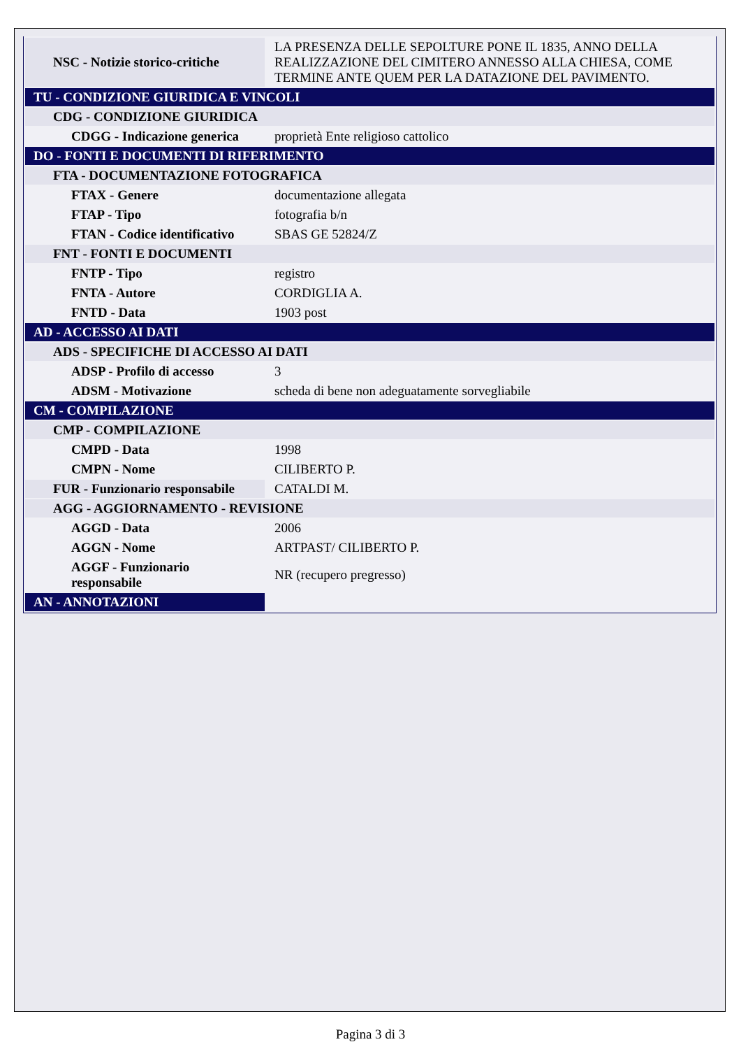| NSC - Notizie storico-critiche | LA PRESENZA DELLE SEPOLTURE PONE IL 1835, ANNO DELLA REALIZZAZIONE DEL CIMITERO ANNESSO ALLA CHIESA, COME TERMINE ANTE QUEM PER LA DATAZIONE DEL PAVIMENTO. |
| TU - CONDIZIONE GIURIDICA E VINCOLI | |
| CDG - CONDIZIONE GIURIDICA | |
| CDGG - Indicazione generica | proprietà Ente religioso cattolico |
| DO - FONTI E DOCUMENTI DI RIFERIMENTO | |
| FTA - DOCUMENTAZIONE FOTOGRAFICA | |
| FTAX - Genere | documentazione allegata |
| FTAP - Tipo | fotografia b/n |
| FTAN - Codice identificativo | SBAS GE 52824/Z |
| FNT - FONTI E DOCUMENTI | |
| FNTP - Tipo | registro |
| FNTA - Autore | CORDIGLIA A. |
| FNTD - Data | 1903 post |
| AD - ACCESSO AI DATI | |
| ADS - SPECIFICHE DI ACCESSO AI DATI | |
| ADSP - Profilo di accesso | 3 |
| ADSM - Motivazione | scheda di bene non adeguatamente sorvegliabile |
| CM - COMPILAZIONE | |
| CMP - COMPILAZIONE | |
| CMPD - Data | 1998 |
| CMPN - Nome | CILIBERTO P. |
| FUR - Funzionario responsabile | CATALDI M. |
| AGG - AGGIORNAMENTO - REVISIONE | |
| AGGD - Data | 2006 |
| AGGN - Nome | ARTPAST/ CILIBERTO P. |
| AGGF - Funzionario responsabile | NR (recupero pregresso) |
| AN - ANNOTAZIONI | |
Pagina 3 di 3